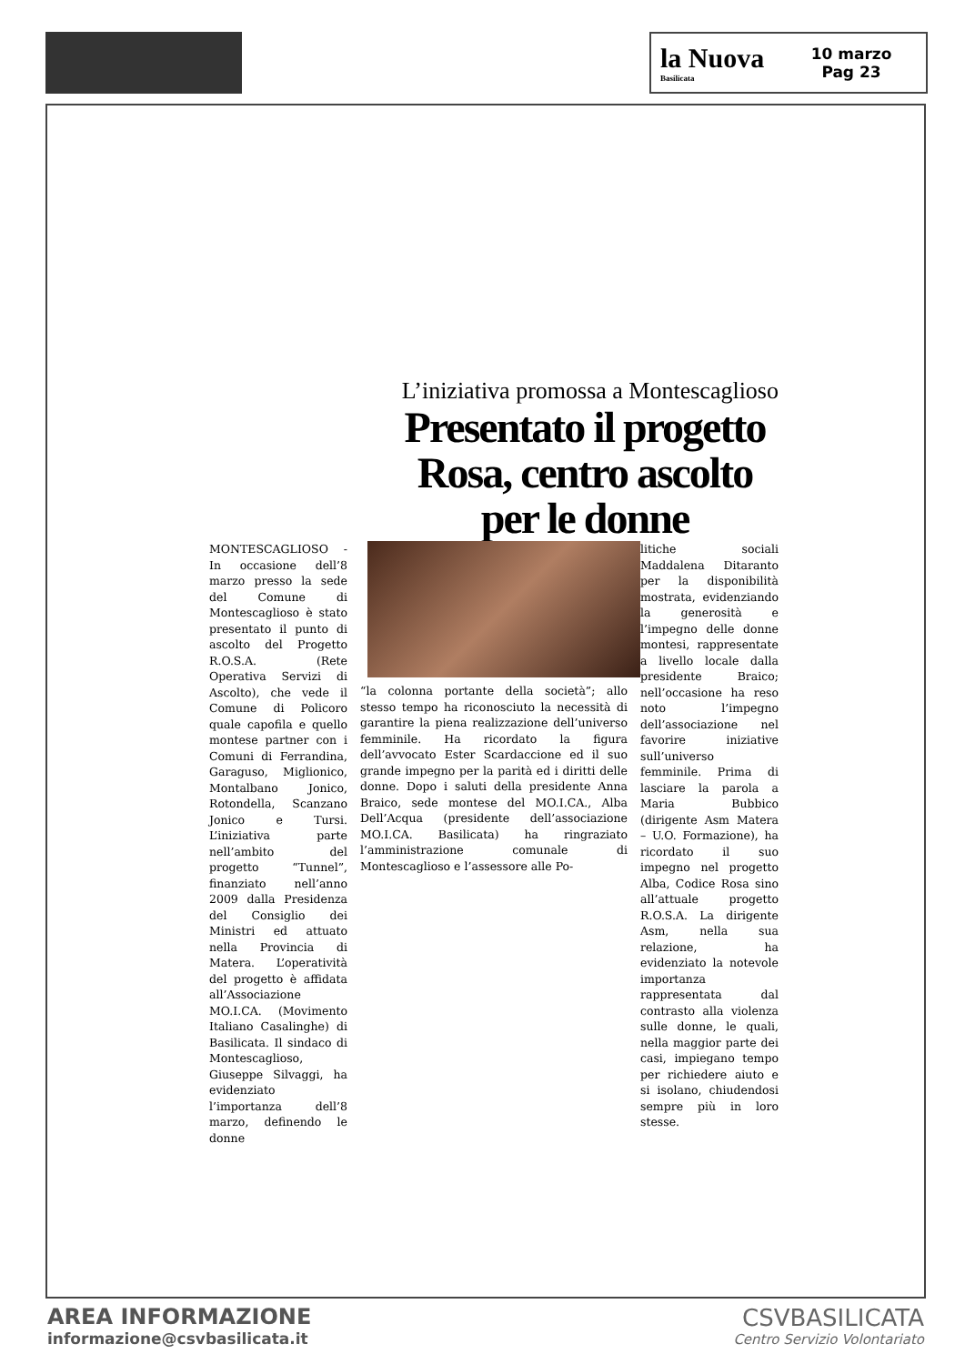la Nuova
Basilicata
10 marzo
Pag 23
L’iniziativa promossa a Montescaglioso
Presentato il progetto Rosa, centro ascolto per le donne
MONTESCAGLIOSO - In occasione dell’8 marzo presso la sede del Comune di Montescaglioso è stato presentato il punto di ascolto del Progetto R.O.S.A. (Rete Operativa Servizi di Ascolto), che vede il Comune di Policoro quale capofila e quello montese partner con i Comuni di Ferrandina, Garaguso, Miglionico, Montalbano Jonico, Rotondella, Scanzano Jonico e Tursi. L’iniziativa parte nell’ambito del progetto “Tunnel”, finanziato nell’anno 2009 dalla Presidenza del Consiglio dei Ministri ed attuato nella Provincia di Matera. L’operatività del progetto è affidata all’Associazione MO.I.CA. (Movimento Italiano Casalinghe) di Basilicata. Il sindaco di Montescaglioso, Giuseppe Silvaggi, ha evidenziato l’importanza dell’8 marzo, definendo le donne
“la colonna portante della società”; allo stesso tempo ha riconosciuto la necessità di garantire la piena realizzazione dell’universo femminile. Ha ricordato la figura dell’avvocato Ester Scardaccione ed il suo grande impegno per la parità ed i diritti delle donne. Dopo i saluti della presidente Anna Braico, sede montese del MO.I.CA., Alba Dell’Acqua (presidente dell’associazione MO.I.CA. Basilicata) ha ringraziato l’amministrazione comunale di Montescaglioso e l’assessore alle Po-
litiche sociali Maddalena Ditaranto per la disponibilità mostrata, evidenziando la generosità e l’impegno delle donne montesi, rappresentate a livello locale dalla presidente Braico; nell’occasione ha reso noto l’impegno dell’associazione nel favorire iniziative sull’universo femminile. Prima di lasciare la parola a Maria Bubbico (dirigente Asm Matera – U.O. Formazione), ha ricordato il suo impegno nel progetto Alba, Codice Rosa sino all’attuale progetto R.O.S.A. La dirigente Asm, nella sua relazione, ha evidenziato la notevole importanza rappresentata dal contrasto alla violenza sulle donne, le quali, nella maggior parte dei casi, impiegano tempo per richiedere aiuto e si isolano, chiudendosi sempre più in loro stesse.
AREA INFORMAZIONE
informazione@csvbasilicata.it
CSVBASILICATA
Centro Servizio Volontariato